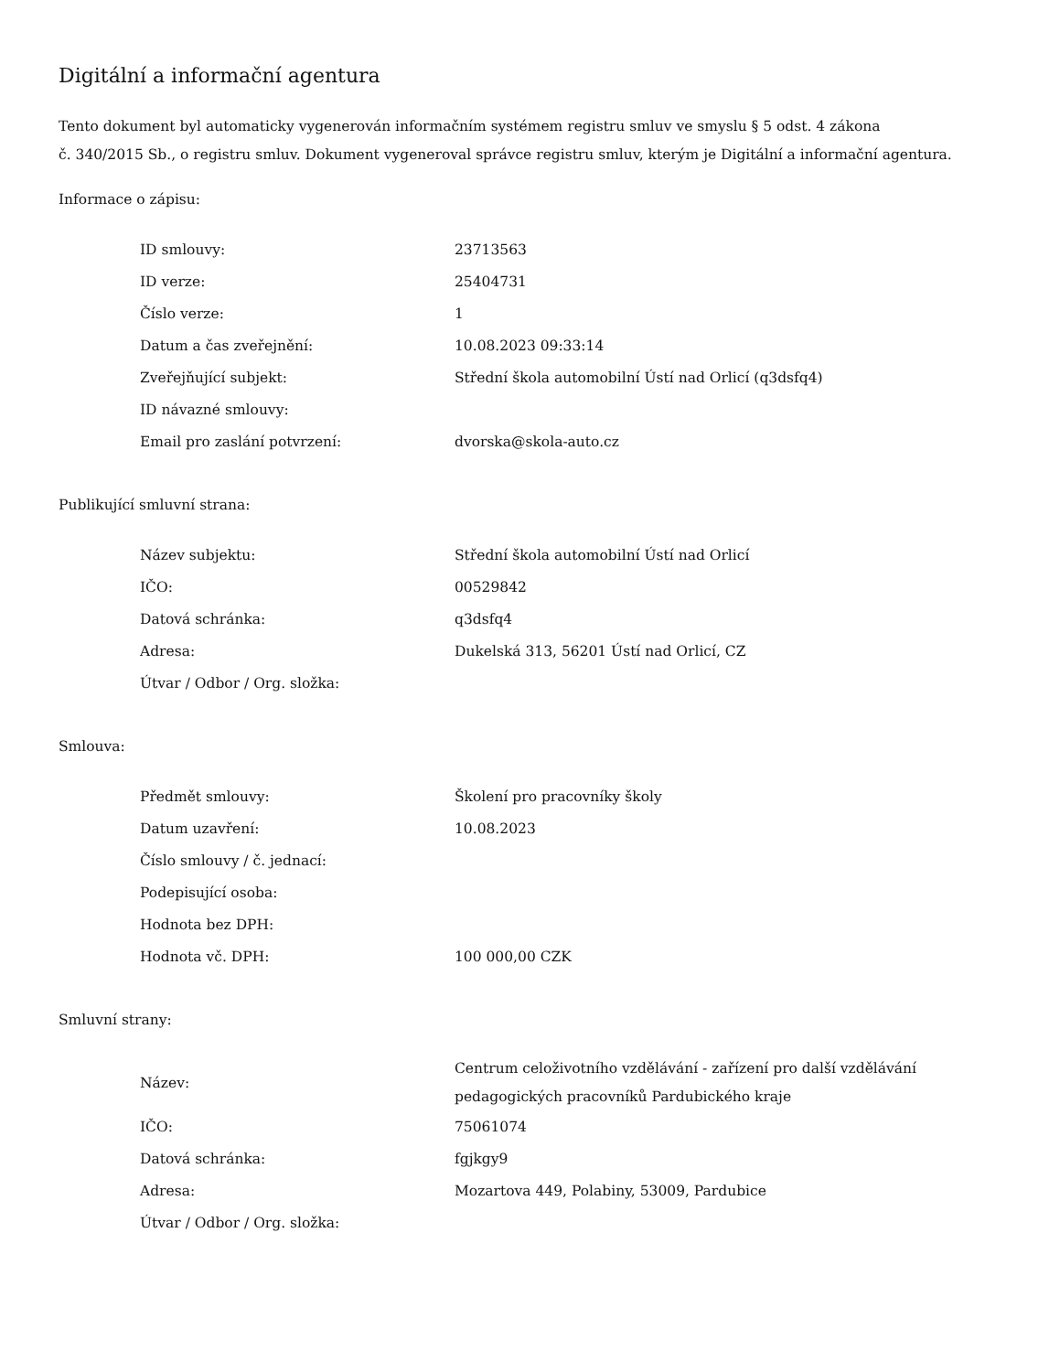Digitální a informační agentura
Tento dokument byl automaticky vygenerován informačním systémem registru smluv ve smyslu § 5 odst. 4 zákona
č. 340/2015 Sb., o registru smluv. Dokument vygeneroval správce registru smluv, kterým je Digitální a informační agentura.
Informace o zápisu:
| ID smlouvy: | 23713563 |
| ID verze: | 25404731 |
| Číslo verze: | 1 |
| Datum a čas zveřejnění: | 10.08.2023 09:33:14 |
| Zveřejňující subjekt: | Střední škola automobilní Ústí nad Orlicí (q3dsfq4) |
| ID návazné smlouvy: | |
| Email pro zaslání potvrzení: | dvorska@skola-auto.cz |
Publikující smluvní strana:
| Název subjektu: | Střední škola automobilní Ústí nad Orlicí |
| IČO: | 00529842 |
| Datová schránka: | q3dsfq4 |
| Adresa: | Dukelská 313, 56201 Ústí nad Orlicí, CZ |
| Útvar / Odbor / Org. složka: | |
Smlouva:
| Předmět smlouvy: | Školení pro pracovníky školy |
| Datum uzavření: | 10.08.2023 |
| Číslo smlouvy / č. jednací: | |
| Podepisující osoba: | |
| Hodnota bez DPH: | |
| Hodnota vč. DPH: | 100 000,00 CZK |
Smluvní strany:
| Název: | Centrum celoživotního vzdělávání - zařízení pro další vzdělávání pedagogických pracovníků Pardubického kraje |
| IČO: | 75061074 |
| Datová schránka: | fgjkgy9 |
| Adresa: | Mozartova 449, Polabiny, 53009, Pardubice |
| Útvar / Odbor / Org. složka: | |